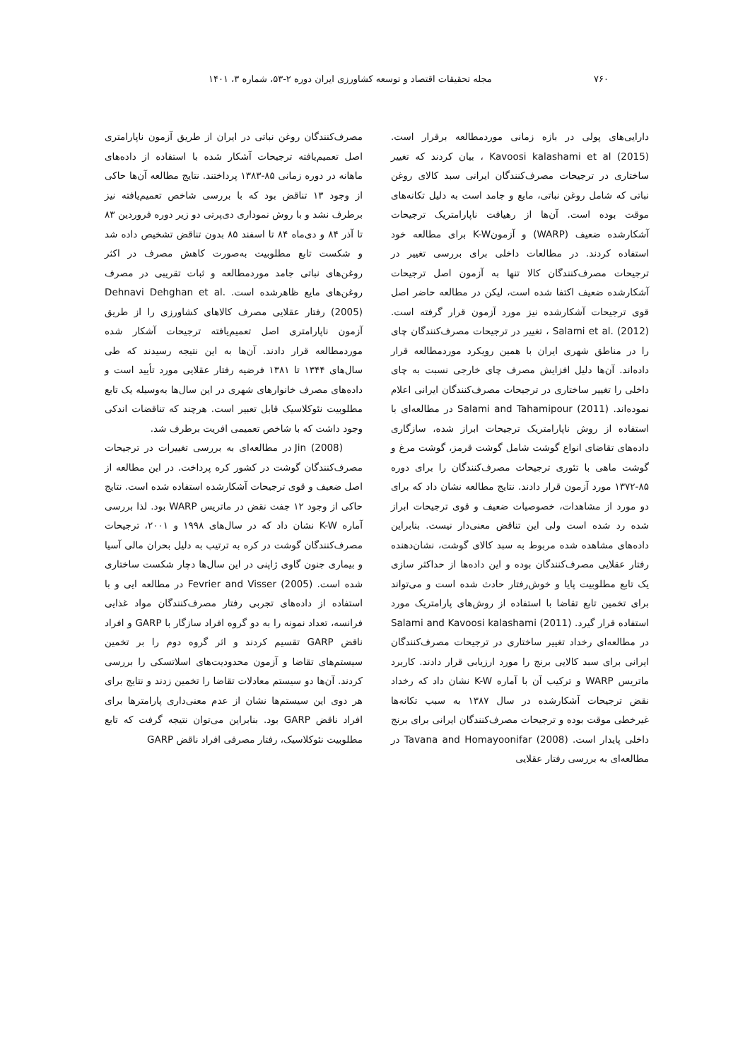۷۶۰ مجله تحقیقات اقتصاد و توسعه کشاورزی ایران دوره ۲-۵۳، شماره ۳، ۱۴۰۱
دارایی‌های پولی در بازه زمانی موردمطالعه برقرار است. Kavoosi kalashami et al (2015) ، بیان کردند که تغییر ساختاری در ترجیحات مصرف‌کنندگان ایرانی سبد کالای روغن نباتی که شامل روغن نباتی، مایع و جامد است به دلیل تکانه‌های موقت بوده است. آن‌ها از رهیافت ناپارامتریک ترجیحات آشکارشده ضعیف (WARP) و آزمونK-W برای مطالعه خود استفاده کردند. در مطالعات داخلی برای بررسی تغییر در ترجیحات مصرف‌کنندگان کالا تنها به آزمون اصل ترجیحات آشکارشده ضعیف اکتفا شده است، لیکن در مطالعه حاضر اصل قوی ترجیحات آشکارشده نیز مورد آزمون قرار گرفته است. Salami et al. (2012) ، تغییر در ترجیحات مصرف‌کنندگان چای را در مناطق شهری ایران با همین رویکرد موردمطالعه قرار داده‌اند. آن‌ها دلیل افزایش مصرف چای خارجی نسبت به چای داخلی را تغییر ساختاری در ترجیحات مصرف‌کنندگان ایرانی اعلام نموده‌اند. Salami and Tahamipour (2011) در مطالعه‌ای با استفاده از روش ناپارامتریک ترجیحات ابراز شده، سازگاری داده‌های تقاضای انواع گوشت شامل گوشت قرمز، گوشت مرغ و گوشت ماهی با تئوری ترجیحات مصرف‌کنندگان را برای دوره ۸۵-۱۳۷۲ مورد آزمون قرار دادند. نتایج مطالعه نشان داد که برای دو مورد از مشاهدات، خصوصیات ضعیف و قوی ترجیحات ابراز شده رد شده است ولی این تناقض معنی‌دار نیست. بنابراین داده‌های مشاهده شده مربوط به سبد کالای گوشت، نشان‌دهنده رفتار عقلایی مصرف‌کنندگان بوده و این داده‌ها از حداکثر سازی یک تابع مطلوبیت پایا و خوش‌رفتار حادث شده است و می‌تواند برای تخمین تابع تقاضا با استفاده از روش‌های پارامتریک مورد استفاده قرار گیرد. Salami and Kavoosi kalashami (2011) در مطالعه‌ای رخداد تغییر ساختاری در ترجیحات مصرف‌کنندگان ایرانی برای سبد کالایی برنج را مورد ارزیابی قرار دادند. کاربرد ماتریس WARP و ترکیب آن با آماره K-W نشان داد که رخداد نقض ترجیحات آشکارشده در سال ۱۳۸۷ به سبب تکانه‌ها غیرخطی موقت بوده و ترجیحات مصرف‌کنندگان ایرانی برای برنج داخلی پایدار است. Tavana and Homayoonifar (2008) در مطالعه‌ای به بررسی رفتار عقلایی
مصرف‌کنندگان روغن نباتی در ایران از طریق آزمون ناپارامتری اصل تعمیم‌یافته ترجیحات آشکار شده با استفاده از داده‌های ماهانه در دوره زمانی ۸۵-۱۳۸۳ پرداختند. نتایج مطالعه آن‌ها حاکی از وجود ۱۳ تناقض بود که با بررسی شاخص تعمیم‌یافته نیز برطرف نشد و با روش نموداری دی‌پرتی دو زیر دوره فروردین ۸۳ تا آذر ۸۴ و دی‌ماه ۸۴ تا اسفند ۸۵ بدون تناقض تشخیص داده شد و شکست تابع مطلوبیت به‌صورت کاهش مصرف در اکثر روغن‌های نباتی جامد موردمطالعه و ثبات تقریبی در مصرف روغن‌های مایع ظاهرشده است. Dehnavi Dehghan et al. (2005) رفتار عقلایی مصرف کالاهای کشاورزی را از طریق آزمون ناپارامتری اصل تعمیم‌یافته ترجیحات آشکار شده موردمطالعه قرار دادند. آن‌ها به این نتیجه رسیدند که طی سال‌های ۱۳۴۴ تا ۱۳۸۱ فرضیه رفتار عقلایی مورد تأیید است و داده‌های مصرف خانوارهای شهری در این سال‌ها به‌وسیله یک تابع مطلوبیت نئوکلاسیک قابل تعبیر است. هرچند که تناقضات اندکی وجود داشت که با شاخص تعمیمی افریت برطرف شد.
Jin (2008) در مطالعه‌ای به بررسی تغییرات در ترجیحات مصرف‌کنندگان گوشت در کشور کره پرداخت. در این مطالعه از اصل ضعیف و قوی ترجیحات آشکارشده استفاده شده است. نتایج حاکی از وجود ۱۲ جفت نقض در ماتریس WARP بود. لذا بررسی آماره K-W نشان داد که در سال‌های ۱۹۹۸ و ۲۰۰۱، ترجیحات مصرف‌کنندگان گوشت در کره به ترتیب به دلیل بحران مالی آسیا و بیماری جنون گاوی ژاپنی در این سال‌ها دچار شکست ساختاری شده است. Fevrier and Visser (2005) در مطالعه ایی و با استفاده از داده‌های تجربی رفتار مصرف‌کنندگان مواد غذایی فرانسه، تعداد نمونه را به دو گروه افراد سازگار با GARP و افراد ناقض GARP تقسیم کردند و اثر گروه دوم را بر تخمین سیستم‌های تقاضا و آزمون محدودیت‌های اسلاتسکی را بررسی کردند. آن‌ها دو سیستم معادلات تقاضا را تخمین زدند و نتایج برای هر دوی این سیستم‌ها نشان از عدم معنی‌داری پارامترها برای افراد ناقض GARP بود. بنابراین می‌توان نتیجه گرفت که تابع مطلوبیت نئوکلاسیک، رفتار مصرفی افراد ناقض GARP